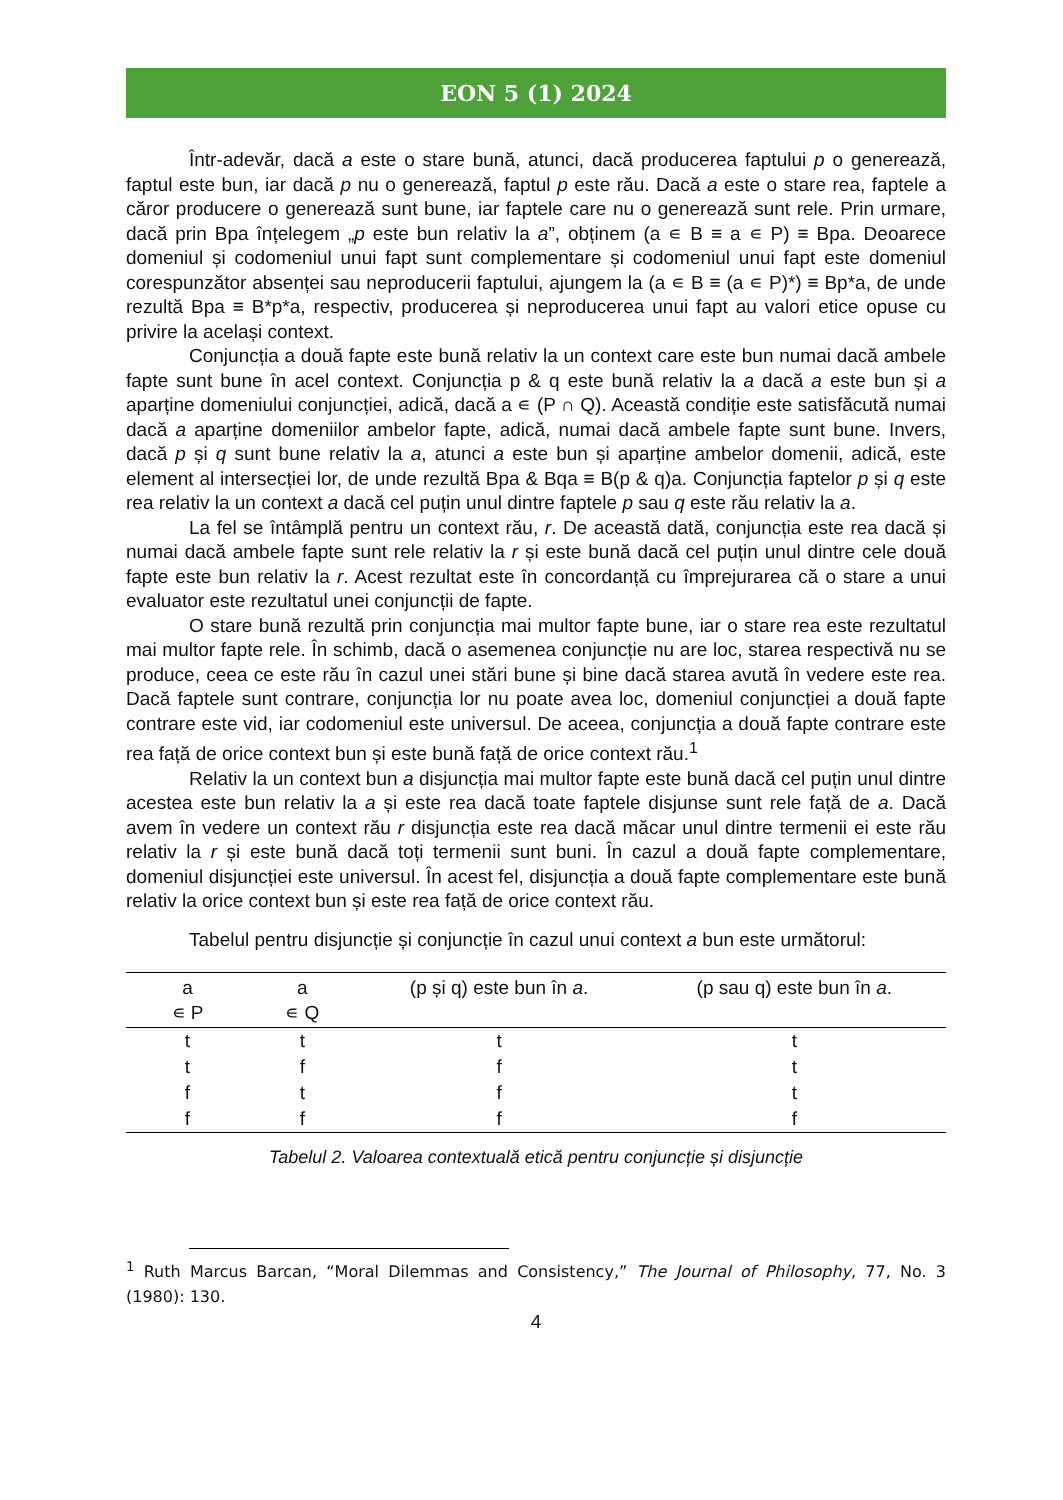EON 5 (1) 2024
Într-adevăr, dacă a este o stare bună, atunci, dacă producerea faptului p o generează, faptul este bun, iar dacă p nu o generează, faptul p este rău. Dacă a este o stare rea, faptele a căror producere o generează sunt bune, iar faptele care nu o generează sunt rele. Prin urmare, dacă prin Bpa înțelegem „p este bun relativ la a”, obținem (a ∊ B ≡ a ∊ P) ≡ Bpa. Deoarece domeniul și codomeniul unui fapt sunt complementare și codomeniul unui fapt este domeniul corespunzător absenței sau neproducerii faptului, ajungem la (a ∊ B ≡ (a ∊ P)*) ≡ Bp*a, de unde rezultă Bpa ≡ B*p*a, respectiv, producerea și neproducerea unui fapt au valori etice opuse cu privire la același context.
Conjuncția a două fapte este bună relativ la un context care este bun numai dacă ambele fapte sunt bune în acel context. Conjuncția p & q este bună relativ la a dacă a este bun și a aparține domeniului conjuncției, adică, dacă a ∊ (P ∩ Q). Această condiție este satisfăcută numai dacă a aparține domeniilor ambelor fapte, adică, numai dacă ambele fapte sunt bune. Invers, dacă p și q sunt bune relativ la a, atunci a este bun și aparține ambelor domenii, adică, este element al intersecției lor, de unde rezultă Bpa & Bqa ≡ B(p & q)a. Conjuncția faptelor p și q este rea relativ la un context a dacă cel puțin unul dintre faptele p sau q este rău relativ la a.
La fel se întâmplă pentru un context rău, r. De această dată, conjuncția este rea dacă și numai dacă ambele fapte sunt rele relativ la r și este bună dacă cel puțin unul dintre cele două fapte este bun relativ la r. Acest rezultat este în concordanță cu împrejurarea că o stare a unui evaluator este rezultatul unei conjuncții de fapte.
O stare bună rezultă prin conjuncția mai multor fapte bune, iar o stare rea este rezultatul mai multor fapte rele. În schimb, dacă o asemenea conjuncție nu are loc, starea respectivă nu se produce, ceea ce este rău în cazul unei stări bune și bine dacă starea avută în vedere este rea. Dacă faptele sunt contrare, conjuncția lor nu poate avea loc, domeniul conjuncției a două fapte contrare este vid, iar codomeniul este universul. De aceea, conjuncția a două fapte contrare este rea față de orice context bun și este bună față de orice context rău.<sup>1</sup>
Relativ la un context bun a disjuncția mai multor fapte este bună dacă cel puțin unul dintre acestea este bun relativ la a și este rea dacă toate faptele disjunse sunt rele față de a. Dacă avem în vedere un context rău r disjuncția este rea dacă măcar unul dintre termenii ei este rău relativ la r și este bună dacă toți termenii sunt buni. În cazul a două fapte complementare, domeniul disjuncției este universul. În acest fel, disjuncția a două fapte complementare este bună relativ la orice context bun și este rea față de orice context rău.
Tabelul pentru disjuncție și conjuncție în cazul unui context a bun este următorul:
| a ∊ P | a ∊ Q | (p și q) este bun în a . | (p sau q) este bun în a . |
| --- | --- | --- | --- |
| t | t | t | t |
| t | f | f | t |
| f | t | f | t |
| f | f | f | f |
Tabelul 2. Valoarea contextuală etică pentru conjuncție și disjuncție
<sup>1</sup> Ruth Marcus Barcan, “Moral Dilemmas and Consistency,” The Journal of Philosophy, 77, No. 3 (1980): 130.
4